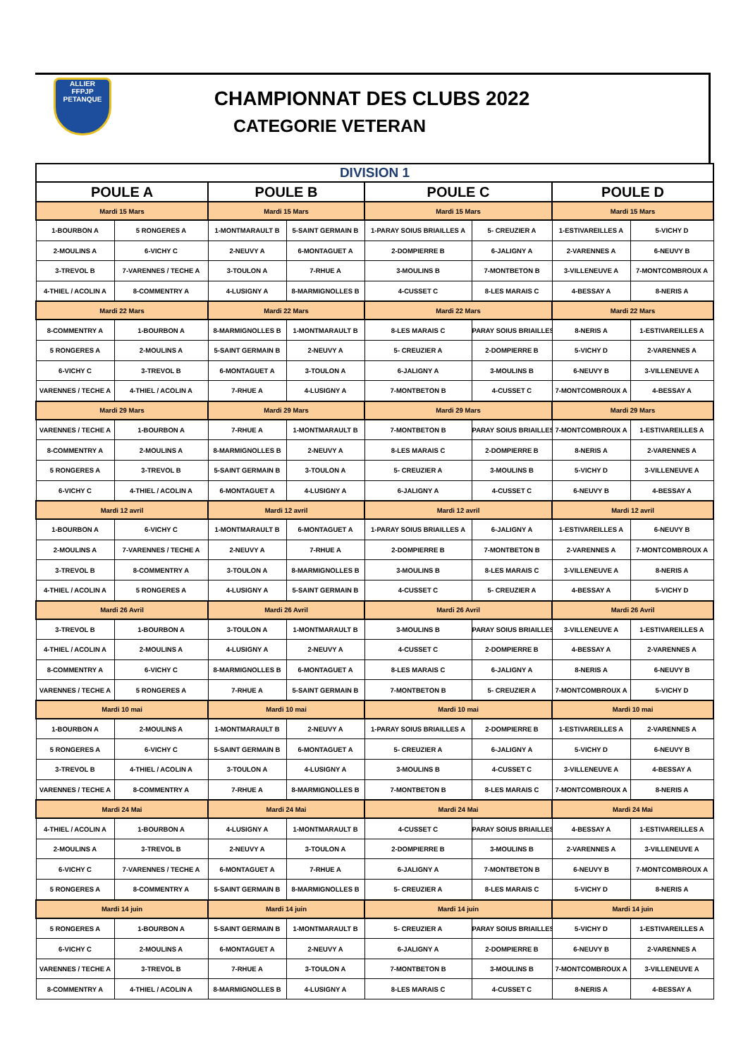ALLIER
FFPJP
PETANQUE
CHAMPIONNAT DES CLUBS 2022
CATEGORIE VETERAN
| DIVISION 1 | | | | | | | |
| POULE A | | POULE B | | POULE C | | POULE D | |
| Mardi 15 Mars | | Mardi 15 Mars | | Mardi 15 Mars | | Mardi 15 Mars | |
| 1-BOURBON A | 5 RONGERES A | 1-MONTMARAULT B | 5-SAINT GERMAIN B | 1-PARAY SOIUS BRIAILLES A | 5- CREUZIER A | 1-ESTIVAREILLES A | 5-VICHY D |
| 2-MOULINS A | 6-VICHY C | 2-NEUVY A | 6-MONTAGUET A | 2-DOMPIERRE B | 6-JALIGNY A | 2-VARENNES A | 6-NEUVY B |
| 3-TREVOL B | 7-VARENNES / TECHE A | 3-TOULON A | 7-RHUE A | 3-MOULINS B | 7-MONTBETON B | 3-VILLENEUVE A | 7-MONTCOMBROUX A |
| 4-THIEL / ACOLIN A | 8-COMMENTRY A | 4-LUSIGNY A | 8-MARMIGNOLLES B | 4-CUSSET C | 8-LES MARAIS C | 4-BESSAY A | 8-NERIS A |
| Mardi 22 Mars | | Mardi 22 Mars | | Mardi 22 Mars | | Mardi 22 Mars | |
| 8-COMMENTRY A | 1-BOURBON A | 8-MARMIGNOLLES B | 1-MONTMARAULT B | 8-LES MARAIS C | PARAY SOIUS BRIAILLES | 8-NERIS A | 1-ESTIVAREILLES A |
| 5 RONGERES A | 2-MOULINS A | 5-SAINT GERMAIN B | 2-NEUVY A | 5- CREUZIER A | 2-DOMPIERRE B | 5-VICHY D | 2-VARENNES A |
| 6-VICHY C | 3-TREVOL B | 6-MONTAGUET A | 3-TOULON A | 6-JALIGNY A | 3-MOULINS B | 6-NEUVY B | 3-VILLENEUVE A |
| VARENNES / TECHE A | 4-THIEL / ACOLIN A | 7-RHUE A | 4-LUSIGNY A | 7-MONTBETON B | 4-CUSSET C | 7-MONTCOMBROUX A | 4-BESSAY A |
| Mardi 29 Mars | | Mardi 29 Mars | | Mardi 29 Mars | | Mardi 29 Mars | |
| VARENNES / TECHE A | 1-BOURBON A | 7-RHUE A | 1-MONTMARAULT B | 7-MONTBETON B | PARAY SOIUS BRIAILLES | 7-MONTCOMBROUX A | 1-ESTIVAREILLES A |
| 8-COMMENTRY A | 2-MOULINS A | 8-MARMIGNOLLES B | 2-NEUVY A | 8-LES MARAIS C | 2-DOMPIERRE B | 8-NERIS A | 2-VARENNES A |
| 5 RONGERES A | 3-TREVOL B | 5-SAINT GERMAIN B | 3-TOULON A | 5- CREUZIER A | 3-MOULINS B | 5-VICHY D | 3-VILLENEUVE A |
| 6-VICHY C | 4-THIEL / ACOLIN A | 6-MONTAGUET A | 4-LUSIGNY A | 6-JALIGNY A | 4-CUSSET C | 6-NEUVY B | 4-BESSAY A |
| Mardi 12 avril | | Mardi 12 avril | | Mardi 12 avril | | Mardi 12 avril | |
| 1-BOURBON A | 6-VICHY C | 1-MONTMARAULT B | 6-MONTAGUET A | 1-PARAY SOIUS BRIAILLES A | 6-JALIGNY A | 1-ESTIVAREILLES A | 6-NEUVY B |
| 2-MOULINS A | 7-VARENNES / TECHE A | 2-NEUVY A | 7-RHUE A | 2-DOMPIERRE B | 7-MONTBETON B | 2-VARENNES A | 7-MONTCOMBROUX A |
| 3-TREVOL B | 8-COMMENTRY A | 3-TOULON A | 8-MARMIGNOLLES B | 3-MOULINS B | 8-LES MARAIS C | 3-VILLENEUVE A | 8-NERIS A |
| 4-THIEL / ACOLIN A | 5 RONGERES A | 4-LUSIGNY A | 5-SAINT GERMAIN B | 4-CUSSET C | 5- CREUZIER A | 4-BESSAY A | 5-VICHY D |
| Mardi 26 Avril | | Mardi 26 Avril | | Mardi 26 Avril | | Mardi 26 Avril | |
| 3-TREVOL B | 1-BOURBON A | 3-TOULON A | 1-MONTMARAULT B | 3-MOULINS B | PARAY SOIUS BRIAILLES | 3-VILLENEUVE A | 1-ESTIVAREILLES A |
| 4-THIEL / ACOLIN A | 2-MOULINS A | 4-LUSIGNY A | 2-NEUVY A | 4-CUSSET C | 2-DOMPIERRE B | 4-BESSAY A | 2-VARENNES A |
| 8-COMMENTRY A | 6-VICHY C | 8-MARMIGNOLLES B | 6-MONTAGUET A | 8-LES MARAIS C | 6-JALIGNY A | 8-NERIS A | 6-NEUVY B |
| VARENNES / TECHE A | 5 RONGERES A | 7-RHUE A | 5-SAINT GERMAIN B | 7-MONTBETON B | 5- CREUZIER A | 7-MONTCOMBROUX A | 5-VICHY D |
| Mardi 10 mai | | Mardi 10 mai | | Mardi 10 mai | | Mardi 10 mai | |
| 1-BOURBON A | 2-MOULINS A | 1-MONTMARAULT B | 2-NEUVY A | 1-PARAY SOIUS BRIAILLES A | 2-DOMPIERRE B | 1-ESTIVAREILLES A | 2-VARENNES A |
| 5 RONGERES A | 6-VICHY C | 5-SAINT GERMAIN B | 6-MONTAGUET A | 5- CREUZIER A | 6-JALIGNY A | 5-VICHY D | 6-NEUVY B |
| 3-TREVOL B | 4-THIEL / ACOLIN A | 3-TOULON A | 4-LUSIGNY A | 3-MOULINS B | 4-CUSSET C | 3-VILLENEUVE A | 4-BESSAY A |
| VARENNES / TECHE A | 8-COMMENTRY A | 7-RHUE A | 8-MARMIGNOLLES B | 7-MONTBETON B | 8-LES MARAIS C | 7-MONTCOMBROUX A | 8-NERIS A |
| Mardi 24 Mai | | Mardi 24 Mai | | Mardi 24 Mai | | Mardi 24 Mai | |
| 4-THIEL / ACOLIN A | 1-BOURBON A | 4-LUSIGNY A | 1-MONTMARAULT B | 4-CUSSET C | PARAY SOIUS BRIAILLES | 4-BESSAY A | 1-ESTIVAREILLES A |
| 2-MOULINS A | 3-TREVOL B | 2-NEUVY A | 3-TOULON A | 2-DOMPIERRE B | 3-MOULINS B | 2-VARENNES A | 3-VILLENEUVE A |
| 6-VICHY C | 7-VARENNES / TECHE A | 6-MONTAGUET A | 7-RHUE A | 6-JALIGNY A | 7-MONTBETON B | 6-NEUVY B | 7-MONTCOMBROUX A |
| 5 RONGERES A | 8-COMMENTRY A | 5-SAINT GERMAIN B | 8-MARMIGNOLLES B | 5- CREUZIER A | 8-LES MARAIS C | 5-VICHY D | 8-NERIS A |
| Mardi 14 juin | | Mardi 14 juin | | Mardi 14 juin | | Mardi 14 juin | |
| 5 RONGERES A | 1-BOURBON A | 5-SAINT GERMAIN B | 1-MONTMARAULT B | 5- CREUZIER A | PARAY SOIUS BRIAILLES | 5-VICHY D | 1-ESTIVAREILLES A |
| 6-VICHY C | 2-MOULINS A | 6-MONTAGUET A | 2-NEUVY A | 6-JALIGNY A | 2-DOMPIERRE B | 6-NEUVY B | 2-VARENNES A |
| VARENNES / TECHE A | 3-TREVOL B | 7-RHUE A | 3-TOULON A | 7-MONTBETON B | 3-MOULINS B | 7-MONTCOMBROUX A | 3-VILLENEUVE A |
| 8-COMMENTRY A | 4-THIEL / ACOLIN A | 8-MARMIGNOLLES B | 4-LUSIGNY A | 8-LES MARAIS C | 4-CUSSET C | 8-NERIS A | 4-BESSAY A |